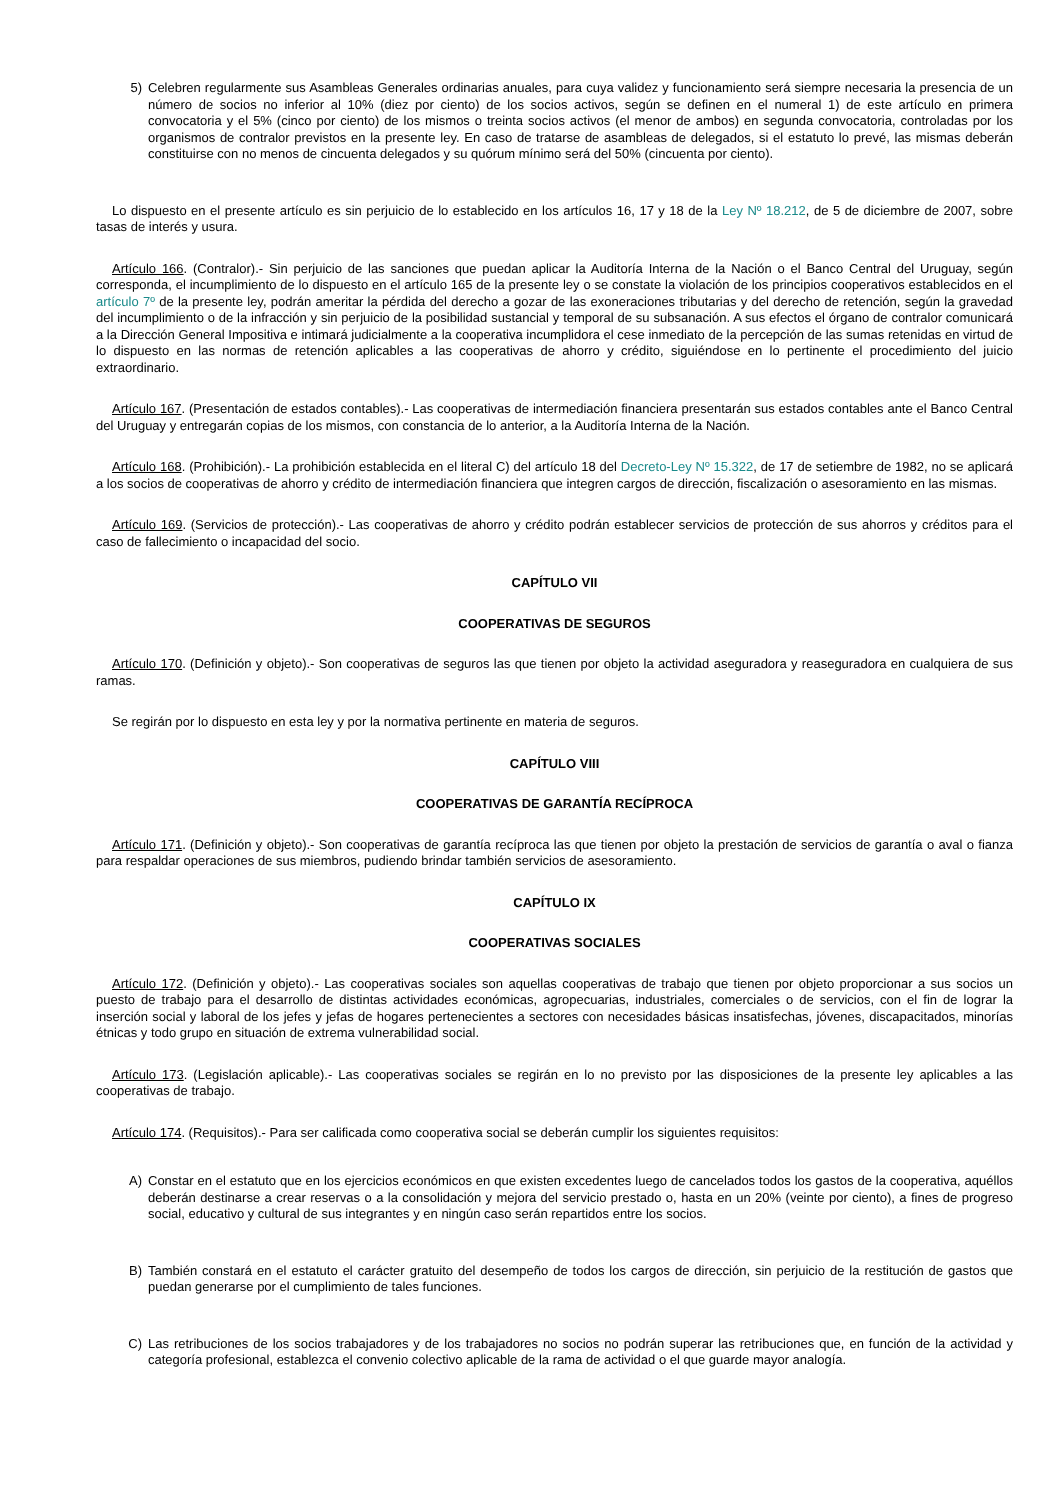5) Celebren regularmente sus Asambleas Generales ordinarias anuales, para cuya validez y funcionamiento será siempre necesaria la presencia de un número de socios no inferior al 10% (diez por ciento) de los socios activos, según se definen en el numeral 1) de este artículo en primera convocatoria y el 5% (cinco por ciento) de los mismos o treinta socios activos (el menor de ambos) en segunda convocatoria, controladas por los organismos de contralor previstos en la presente ley. En caso de tratarse de asambleas de delegados, si el estatuto lo prevé, las mismas deberán constituirse con no menos de cincuenta delegados y su quórum mínimo será del 50% (cincuenta por ciento).
Lo dispuesto en el presente artículo es sin perjuicio de lo establecido en los artículos 16, 17 y 18 de la Ley Nº 18.212, de 5 de diciembre de 2007, sobre tasas de interés y usura.
Artículo 166. (Contralor).- Sin perjuicio de las sanciones que puedan aplicar la Auditoría Interna de la Nación o el Banco Central del Uruguay, según corresponda, el incumplimiento de lo dispuesto en el artículo 165 de la presente ley o se constate la violación de los principios cooperativos establecidos en el artículo 7º de la presente ley, podrán ameritar la pérdida del derecho a gozar de las exoneraciones tributarias y del derecho de retención, según la gravedad del incumplimiento o de la infracción y sin perjuicio de la posibilidad sustancial y temporal de su subsanación. A sus efectos el órgano de contralor comunicará a la Dirección General Impositiva e intimará judicialmente a la cooperativa incumplidora el cese inmediato de la percepción de las sumas retenidas en virtud de lo dispuesto en las normas de retención aplicables a las cooperativas de ahorro y crédito, siguiéndose en lo pertinente el procedimiento del juicio extraordinario.
Artículo 167. (Presentación de estados contables).- Las cooperativas de intermediación financiera presentarán sus estados contables ante el Banco Central del Uruguay y entregarán copias de los mismos, con constancia de lo anterior, a la Auditoría Interna de la Nación.
Artículo 168. (Prohibición).- La prohibición establecida en el literal C) del artículo 18 del Decreto-Ley Nº 15.322, de 17 de setiembre de 1982, no se aplicará a los socios de cooperativas de ahorro y crédito de intermediación financiera que integren cargos de dirección, fiscalización o asesoramiento en las mismas.
Artículo 169. (Servicios de protección).- Las cooperativas de ahorro y crédito podrán establecer servicios de protección de sus ahorros y créditos para el caso de fallecimiento o incapacidad del socio.
CAPÍTULO VII
COOPERATIVAS DE SEGUROS
Artículo 170. (Definición y objeto).- Son cooperativas de seguros las que tienen por objeto la actividad aseguradora y reaseguradora en cualquiera de sus ramas.
Se regirán por lo dispuesto en esta ley y por la normativa pertinente en materia de seguros.
CAPÍTULO VIII
COOPERATIVAS DE GARANTÍA RECÍPROCA
Artículo 171. (Definición y objeto).- Son cooperativas de garantía recíproca las que tienen por objeto la prestación de servicios de garantía o aval o fianza para respaldar operaciones de sus miembros, pudiendo brindar también servicios de asesoramiento.
CAPÍTULO IX
COOPERATIVAS SOCIALES
Artículo 172. (Definición y objeto).- Las cooperativas sociales son aquellas cooperativas de trabajo que tienen por objeto proporcionar a sus socios un puesto de trabajo para el desarrollo de distintas actividades económicas, agropecuarias, industriales, comerciales o de servicios, con el fin de lograr la inserción social y laboral de los jefes y jefas de hogares pertenecientes a sectores con necesidades básicas insatisfechas, jóvenes, discapacitados, minorías étnicas y todo grupo en situación de extrema vulnerabilidad social.
Artículo 173. (Legislación aplicable).- Las cooperativas sociales se regirán en lo no previsto por las disposiciones de la presente ley aplicables a las cooperativas de trabajo.
Artículo 174. (Requisitos).- Para ser calificada como cooperativa social se deberán cumplir los siguientes requisitos:
A) Constar en el estatuto que en los ejercicios económicos en que existen excedentes luego de cancelados todos los gastos de la cooperativa, aquéllos deberán destinarse a crear reservas o a la consolidación y mejora del servicio prestado o, hasta en un 20% (veinte por ciento), a fines de progreso social, educativo y cultural de sus integrantes y en ningún caso serán repartidos entre los socios.
B) También constará en el estatuto el carácter gratuito del desempeño de todos los cargos de dirección, sin perjuicio de la restitución de gastos que puedan generarse por el cumplimiento de tales funciones.
C) Las retribuciones de los socios trabajadores y de los trabajadores no socios no podrán superar las retribuciones que, en función de la actividad y categoría profesional, establezca el convenio colectivo aplicable de la rama de actividad o el que guarde mayor analogía.